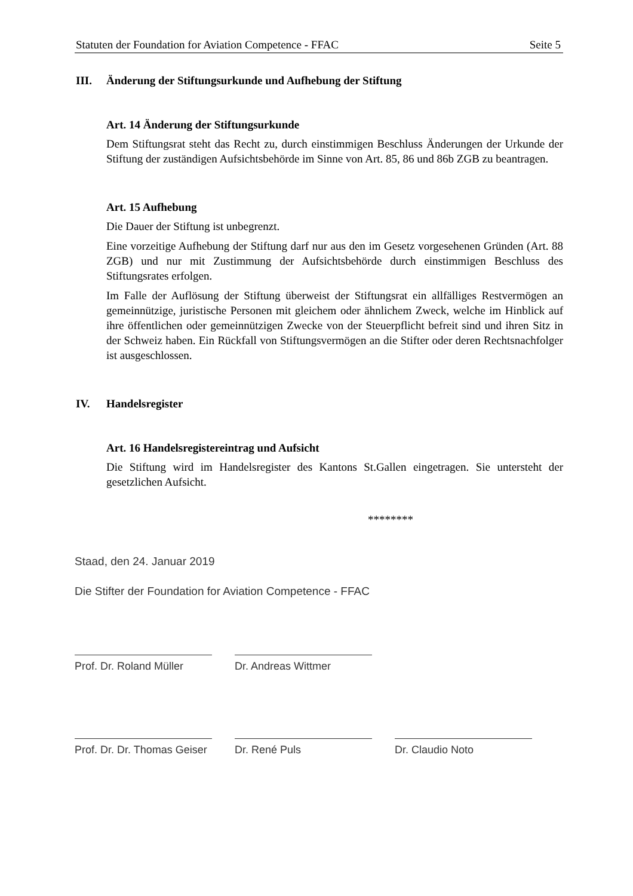Statuten der Foundation for Aviation Competence - FFAC Seite 5
III. Änderung der Stiftungsurkunde und Aufhebung der Stiftung
Art. 14 Änderung der Stiftungsurkunde
Dem Stiftungsrat steht das Recht zu, durch einstimmigen Beschluss Änderungen der Urkunde der Stiftung der zuständigen Aufsichtsbehörde im Sinne von Art. 85, 86 und 86b ZGB zu beantragen.
Art. 15 Aufhebung
Die Dauer der Stiftung ist unbegrenzt.
Eine vorzeitige Aufhebung der Stiftung darf nur aus den im Gesetz vorgesehenen Gründen (Art. 88 ZGB) und nur mit Zustimmung der Aufsichtsbehörde durch einstimmigen Beschluss des Stiftungsrates erfolgen.
Im Falle der Auflösung der Stiftung überweist der Stiftungsrat ein allfälliges Restvermögen an gemeinnützige, juristische Personen mit gleichem oder ähnlichem Zweck, welche im Hinblick auf ihre öffentlichen oder gemeinnützigen Zwecke von der Steuerpflicht befreit sind und ihren Sitz in der Schweiz haben. Ein Rückfall von Stiftungsvermögen an die Stifter oder deren Rechtsnachfolger ist ausgeschlossen.
IV. Handelsregister
Art. 16 Handelsregistereintrag und Aufsicht
Die Stiftung wird im Handelsregister des Kantons St.Gallen eingetragen. Sie untersteht der gesetzlichen Aufsicht.
********
Staad, den 24. Januar 2019
Die Stifter der Foundation for Aviation Competence - FFAC
Prof. Dr. Roland Müller
Dr. Andreas Wittmer
Prof. Dr. Dr. Thomas Geiser
Dr. René Puls Dr. Claudio Noto